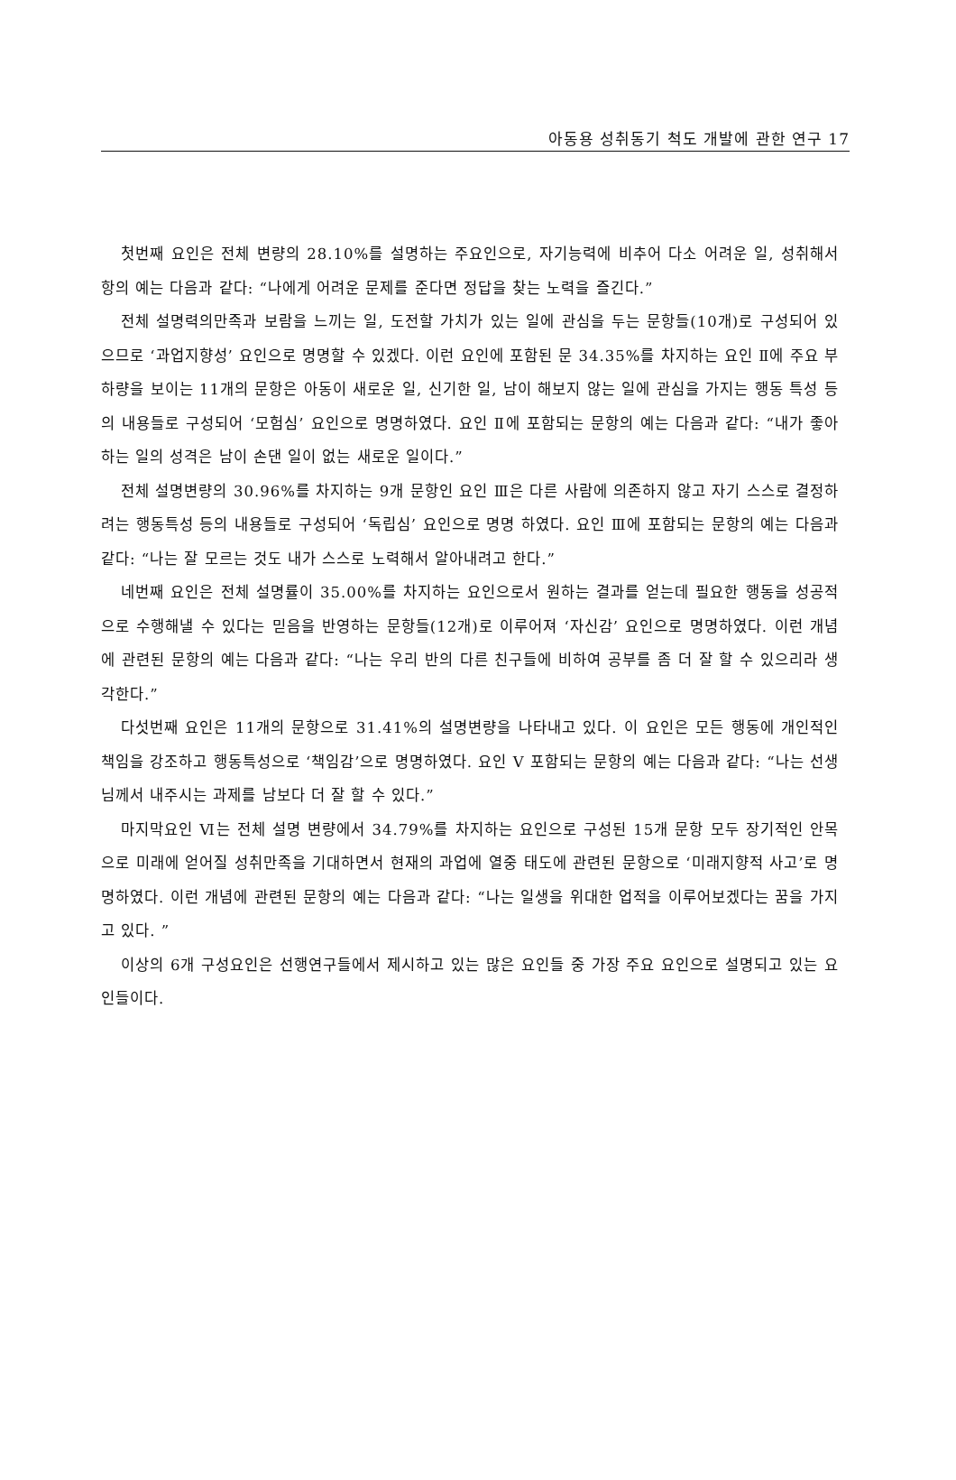아동용 성취동기 척도 개발에 관한 연구 17
첫번째 요인은 전체 변량의 28.10%를 설명하는 주요인으로, 자기능력에 비추어 다소 어려운 일, 성취해서 항의 예는 다음과 같다: “나에게 어려운 문제를 준다면 정답을 찾는 노력을 즐긴다.”
전체 설명력의만족과 보람을 느끼는 일, 도전할 가치가 있는 일에 관심을 두는 문항들(10개)로 구성되어 있으므로 ‘과업지향성’ 요인으로 명명할 수 있겠다. 이런 요인에 포함된 문 34.35%를 차지하는 요인 Ⅱ에 주요 부하량을 보이는 11개의 문항은 아동이 새로운 일, 신기한 일, 남이 해보지 않는 일에 관심을 가지는 행동 특성 등의 내용들로 구성되어 ‘모험심’ 요인으로 명명하였다. 요인 Ⅱ에 포함되는 문항의 예는 다음과 같다: “내가 좋아하는 일의 성격은 남이 손댄 일이 없는 새로운 일이다.”
전체 설명변량의 30.96%를 차지하는 9개 문항인 요인 Ⅲ은 다른 사람에 의존하지 않고 자기 스스로 결정하려는 행동특성 등의 내용들로 구성되어 ‘독립심’ 요인으로 명명 하였다. 요인 Ⅲ에 포함되는 문항의 예는 다음과 같다: “나는 잘 모르는 것도 내가 스스로 노력해서 알아내려고 한다.”
네번째 요인은 전체 설명률이 35.00%를 차지하는 요인으로서 원하는 결과를 얻는데 필요한 행동을 성공적으로 수행해낼 수 있다는 믿음을 반영하는 문항들(12개)로 이루어져 ‘자신감’ 요인으로 명명하였다. 이런 개념에 관련된 문항의 예는 다음과 같다: “나는 우리 반의 다른 친구들에 비하여 공부를 좀 더 잘 할 수 있으리라 생각한다.”
다섯번째 요인은 11개의 문항으로 31.41%의 설명변량을 나타내고 있다. 이 요인은 모든 행동에 개인적인 책임을 강조하고 행동특성으로 ‘책임감’으로 명명하였다. 요인 Ⅴ 포함되는 문항의 예는 다음과 같다: “나는 선생님께서 내주시는 과제를 남보다 더 잘 할 수 있다.”
마지막요인 Ⅵ는 전체 설명 변량에서 34.79%를 차지하는 요인으로 구성된 15개 문항 모두 장기적인 안목으로 미래에 얻어질 성취만족을 기대하면서 현재의 과업에 열중 태도에 관련된 문항으로 ‘미래지향적 사고’로 명명하였다. 이런 개념에 관련된 문항의 예는 다음과 같다: “나는 일생을 위대한 업적을 이루어보겠다는 꿈을 가지고 있다. ”
이상의 6개 구성요인은 선행연구들에서 제시하고 있는 많은 요인들 중 가장 주요 요인으로 설명되고 있는 요인들이다.